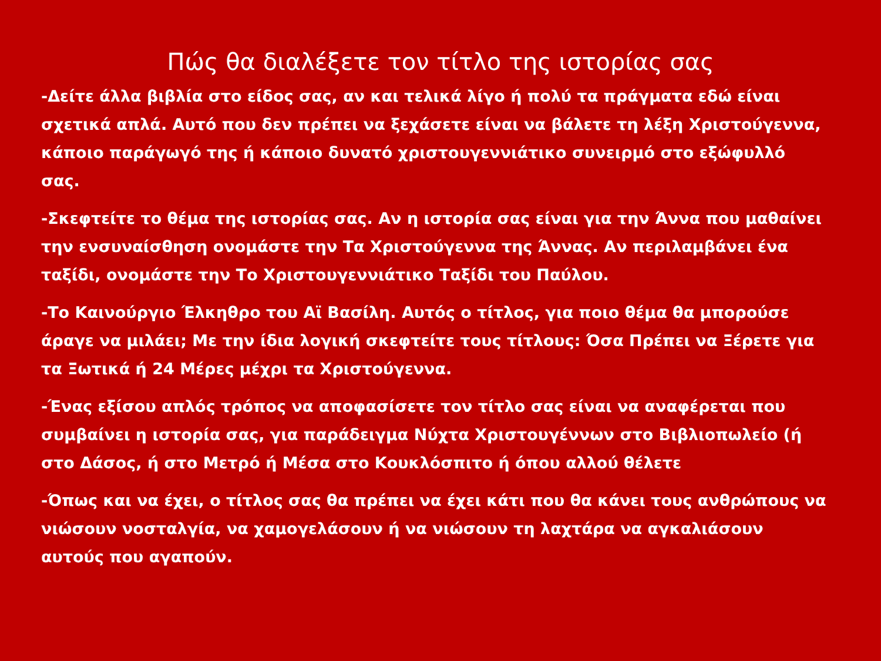Πώς θα διαλέξετε τον τίτλο της ιστορίας σας
-Δείτε άλλα βιβλία στο είδος σας, αν και τελικά λίγο ή πολύ τα πράγματα εδώ είναι σχετικά απλά. Αυτό που δεν πρέπει να ξεχάσετε είναι να βάλετε τη λέξη Χριστούγεννα, κάποιο παράγωγό της ή κάποιο δυνατό χριστουγεννιάτικο συνειρμό στο εξώφυλλό σας.
-Σκεφτείτε το θέμα της ιστορίας σας. Αν η ιστορία σας είναι για την Άννα που μαθαίνει την ενσυναίσθηση ονομάστε την Τα Χριστούγεννα της Άννας. Αν περιλαμβάνει ένα ταξίδι, ονομάστε την Το Χριστουγεννιάτικο Ταξίδι του Παύλου.
-Το Καινούργιο Έλκηθρο του Αϊ Βασίλη. Αυτός ο τίτλος, για ποιο θέμα θα μπορούσε άραγε να μιλάει; Με την ίδια λογική σκεφτείτε τους τίτλους: Όσα Πρέπει να Ξέρετε για τα Ξωτικά ή 24 Μέρες μέχρι τα Χριστούγεννα.
-Ένας εξίσου απλός τρόπος να αποφασίσετε τον τίτλο σας είναι να αναφέρεται που συμβαίνει η ιστορία σας, για παράδειγμα Νύχτα Χριστουγέννων στο Βιβλιοπωλείο (ή στο Δάσος, ή στο Μετρό ή Μέσα στο Κουκλόσπιτο ή όπου αλλού θέλετε
-Όπως και να έχει, ο τίτλος σας θα πρέπει να έχει κάτι που θα κάνει τους ανθρώπους να νιώσουν νοσταλγία, να χαμογελάσουν ή να νιώσουν τη λαχτάρα να αγκαλιάσουν αυτούς που αγαπούν.